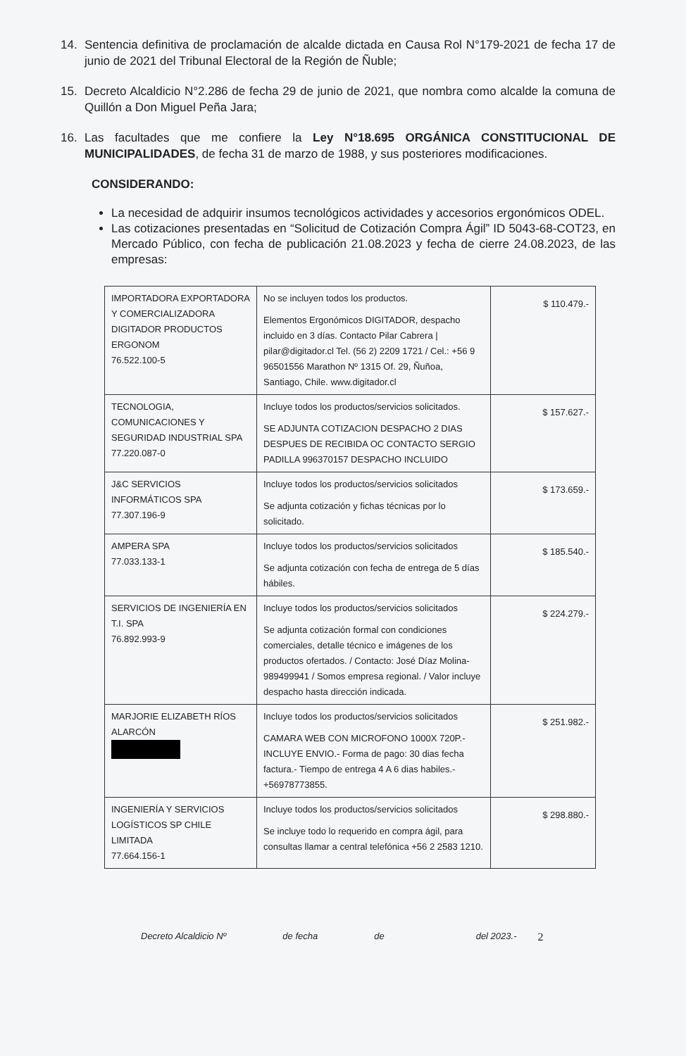14. Sentencia definitiva de proclamación de alcalde dictada en Causa Rol N°179-2021 de fecha 17 de junio de 2021 del Tribunal Electoral de la Región de Ñuble;
15. Decreto Alcaldicio N°2.286 de fecha 29 de junio de 2021, que nombra como alcalde la comuna de Quillón a Don Miguel Peña Jara;
16. Las facultades que me confiere la Ley N°18.695 ORGÁNICA CONSTITUCIONAL DE MUNICIPALIDADES, de fecha 31 de marzo de 1988, y sus posteriores modificaciones.
CONSIDERANDO:
La necesidad de adquirir insumos tecnológicos actividades y accesorios ergonómicos ODEL.
Las cotizaciones presentadas en “Solicitud de Cotización Compra Ágil” ID 5043-68-COT23, en Mercado Público, con fecha de publicación 21.08.2023 y fecha de cierre 24.08.2023, de las empresas:
| IMPORTADORA EXPORTADORA Y COMERCIALIZADORA DIGITADOR PRODUCTOS ERGONOM 76.522.100-5 | No se incluyen todos los productos. Elementos Ergonómicos DIGITADOR, despacho incluido en 3 días. Contacto Pilar Cabrera / pilar@digitador.cl Tel. (56 2) 2209 1721 / Cel.: +56 9 96501556 Marathon Nº 1315 Of. 29, Ñuñoa, Santiago, Chile. www.digitador.cl | $ 110.479.- |
| TECNOLOGIA, COMUNICACIONES Y SEGURIDAD INDUSTRIAL SPA 77.220.087-0 | Incluye todos los productos/servicios solicitados. SE ADJUNTA COTIZACION DESPACHO 2 DIAS DESPUES DE RECIBIDA OC CONTACTO SERGIO PADILLA 996370157 DESPACHO INCLUIDO | $ 157.627.- |
| J&C SERVICIOS INFORMÁTICOS SPA 77.307.196-9 | Incluye todos los productos/servicios solicitados Se adjunta cotización y fichas técnicas por lo solicitado. | $ 173.659.- |
| AMPERA SPA 77.033.133-1 | Incluye todos los productos/servicios solicitados Se adjunta cotización con fecha de entrega de 5 días hábiles. | $ 185.540.- |
| SERVICIOS DE INGENIERÍA EN T.I. SPA 76.892.993-9 | Incluye todos los productos/servicios solicitados Se adjunta cotización formal con condiciones comerciales, detalle técnico e imágenes de los productos ofertados. / Contacto: José Díaz Molina- 989499941 / Somos empresa regional. / Valor incluye despacho hasta dirección indicada. | $ 224.279.- |
| MARJORIE ELIZABETH RÍOS ALARCÓN | Incluye todos los productos/servicios solicitados CAMARA WEB CON MICROFONO 1000X 720P.- INCLUYE ENVIO.- Forma de pago: 30 dias fecha factura.- Tiempo de entrega 4 A 6 dias habiles.- +56978773855. | $ 251.982.- |
| INGENIERÍA Y SERVICIOS LOGÍSTICOS SP CHILE LIMITADA 77.664.156-1 | Incluye todos los productos/servicios solicitados Se incluye todo lo requerido en compra ágil, para consultas llamar a central telefónica +56 2 2583 1210. | $ 298.880.- |
Decreto Alcaldicio Nº de fecha de del 2023.- 2